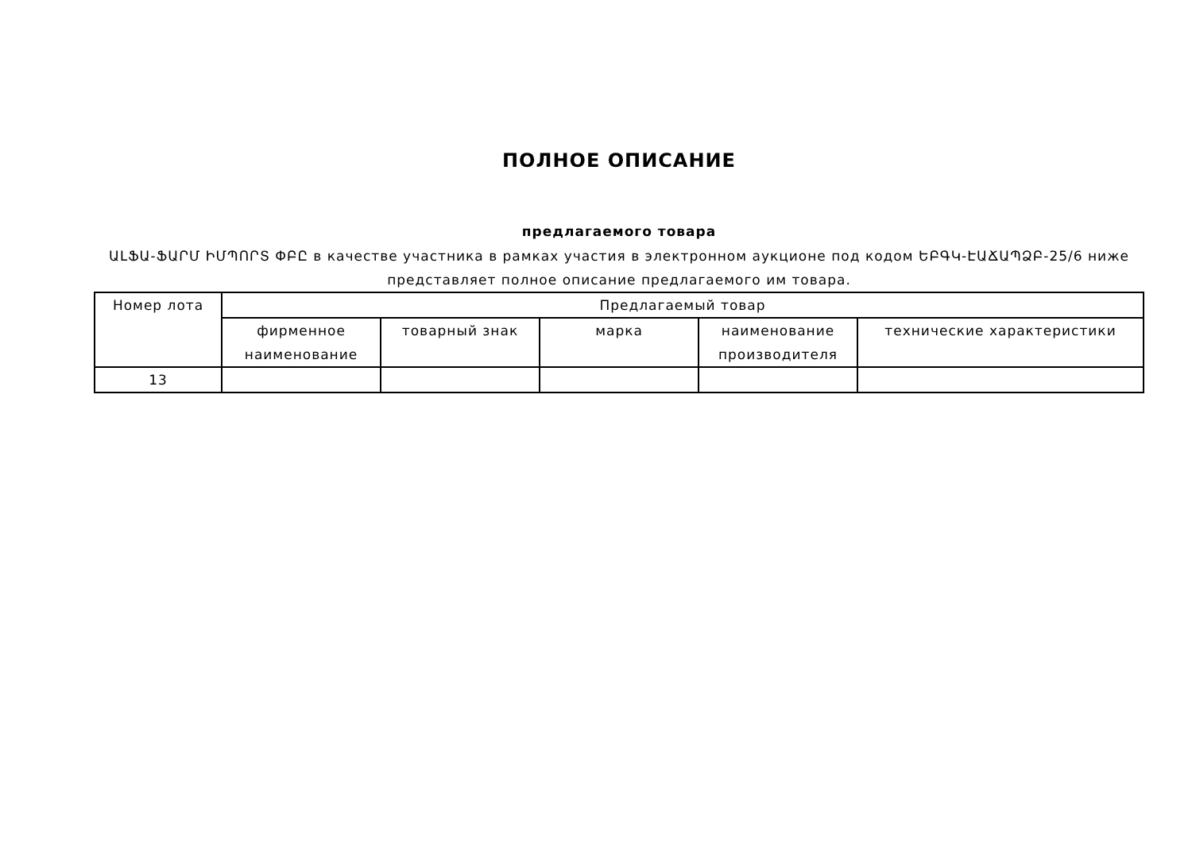ПОЛНОЕ ОПИСАНИЕ
предлагаемого товара
ԱԼՖԱ-ՖԱՐՄ ԻՄՊՈՐՏ ՓԲԸ в качестве участника в рамках участия в электронном аукционе под кодом ԵԲԳԿ-ԷԱՃԱՊՁԲ-25/6 ниже представляет полное описание предлагаемого им товара.
| Номер лота | Предлагаемый товар | | | | |
| --- | --- | --- | --- | --- | --- |
| | фирменное наименование | товарный знак | марка | наименование производителя | технические характеристики |
| 13 | | | | | |